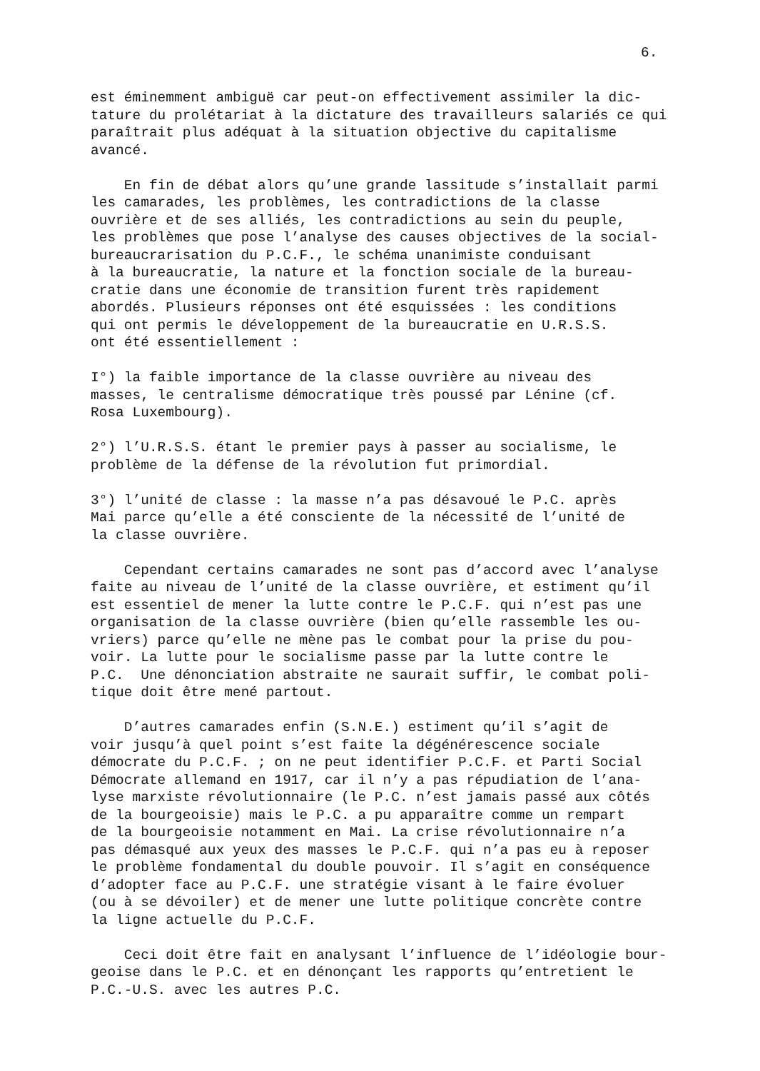6.
est éminemment ambiguë car peut-on effectivement assimiler la dic- tature du prolétariat à la dictature des travailleurs salariés ce qui paraîtrait plus adéquat à la situation objective du capitalisme avancé.
En fin de débat alors qu’une grande lassitude s’installait parmi les camarades, les problèmes, les contradictions de la classe ouvrière et de ses alliés, les contradictions au sein du peuple, les problèmes que pose l’analyse des causes objectives de la social- bureaucrarisation du P.C.F., le schéma unanimiste conduisant à la bureaucratie, la nature et la fonction sociale de la bureau- cratie dans une économie de transition furent très rapidement abordés. Plusieurs réponses ont été esquissées : les conditions qui ont permis le développement de la bureaucratie en U.R.S.S. ont été essentiellement :
I°) la faible importance de la classe ouvrière au niveau des masses, le centralisme démocratique très poussé par Lénine (cf. Rosa Luxembourg).
2°) l’U.R.S.S. étant le premier pays à passer au socialisme, le problème de la défense de la révolution fut primordial.
3°) l’unité de classe : la masse n’a pas désavoué le P.C. après Mai parce qu’elle a été consciente de la nécessité de l’unité de la classe ouvrière.
Cependant certains camarades ne sont pas d’accord avec l’analyse faite au niveau de l’unité de la classe ouvrière, et estiment qu’il est essentiel de mener la lutte contre le P.C.F. qui n’est pas une organisation de la classe ouvrière (bien qu’elle rassemble les ou- vriers) parce qu’elle ne mène pas le combat pour la prise du pou- voir. La lutte pour le socialisme passe par la lutte contre le P.C. Une dénonciation abstraite ne saurait suffir, le combat poli- tique doit être mené partout.
D’autres camarades enfin (S.N.E.) estiment qu’il s’agit de voir jusqu’à quel point s’est faite la dégénérescence sociale démocrate du P.C.F. ; on ne peut identifier P.C.F. et Parti Social Démocrate allemand en 1917, car il n’y a pas répudiation de l’ana- lyse marxiste révolutionnaire (le P.C. n’est jamais passé aux côtés de la bourgeoisie) mais le P.C. a pu apparaître comme un rempart de la bourgeoisie notamment en Mai. La crise révolutionnaire n’a pas démasqué aux yeux des masses le P.C.F. qui n’a pas eu à reposer le problème fondamental du double pouvoir. Il s’agit en conséquence d’adopter face au P.C.F. une stratégie visant à le faire évoluer (ou à se dévoiler) et de mener une lutte politique concrète contre la ligne actuelle du P.C.F.
Ceci doit être fait en analysant l’influence de l’idéologie bour- geoise dans le P.C. et en dénonçant les rapports qu’entretient le P.C.-U.S. avec les autres P.C.